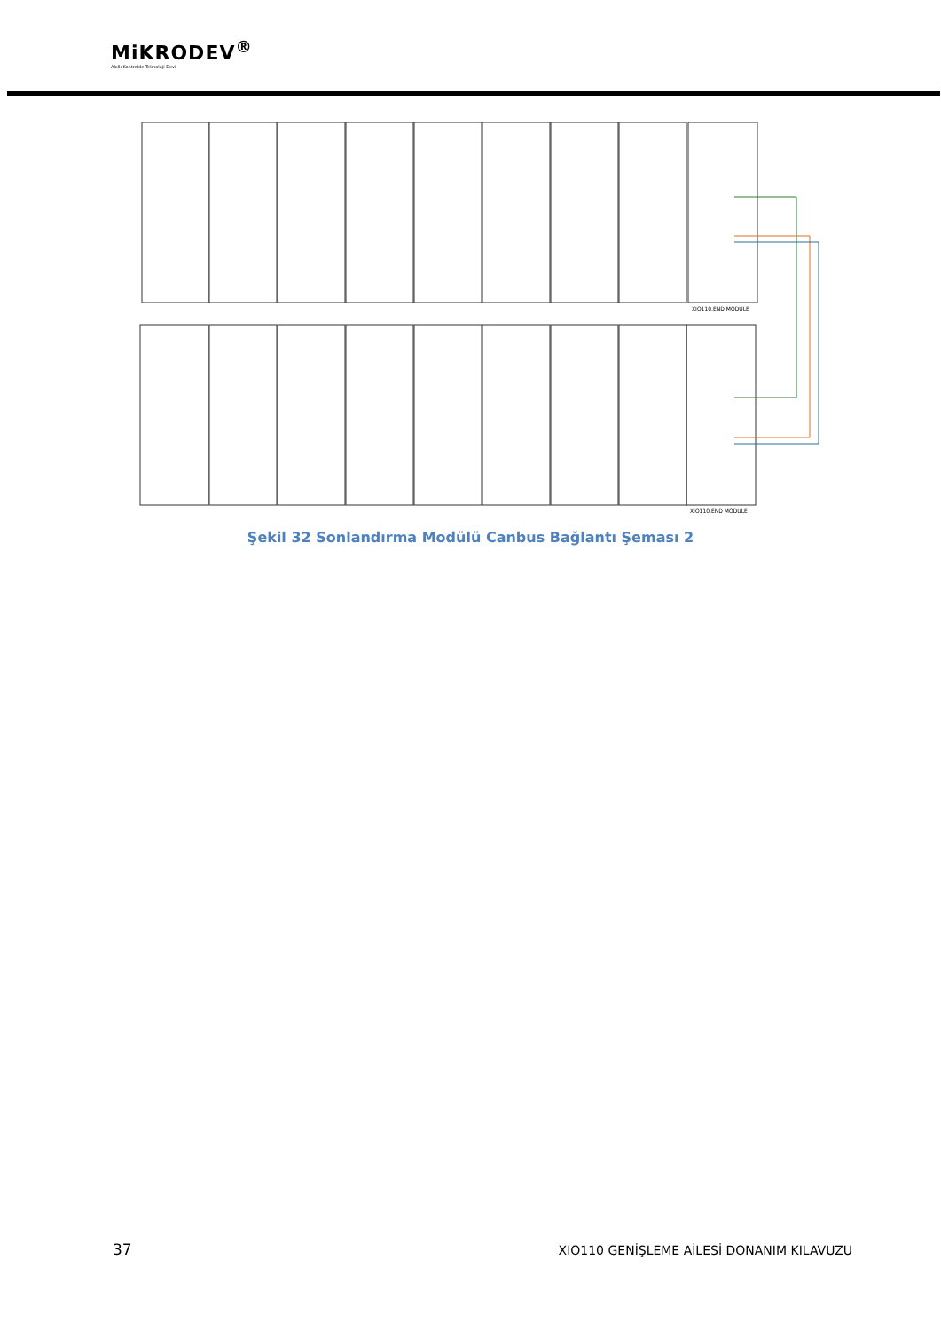MiKRODEV<sup>®</sup>
Akıllı Kontrolde Teknoloji Devi
XIO110.END MODULE
XIO110.END MODULE
Şekil 32 Sonlandırma Modülü Canbus Bağlantı Şeması 2
37 XIO110 GENİŞLEME AİLESİ DONANIM KILAVUZU